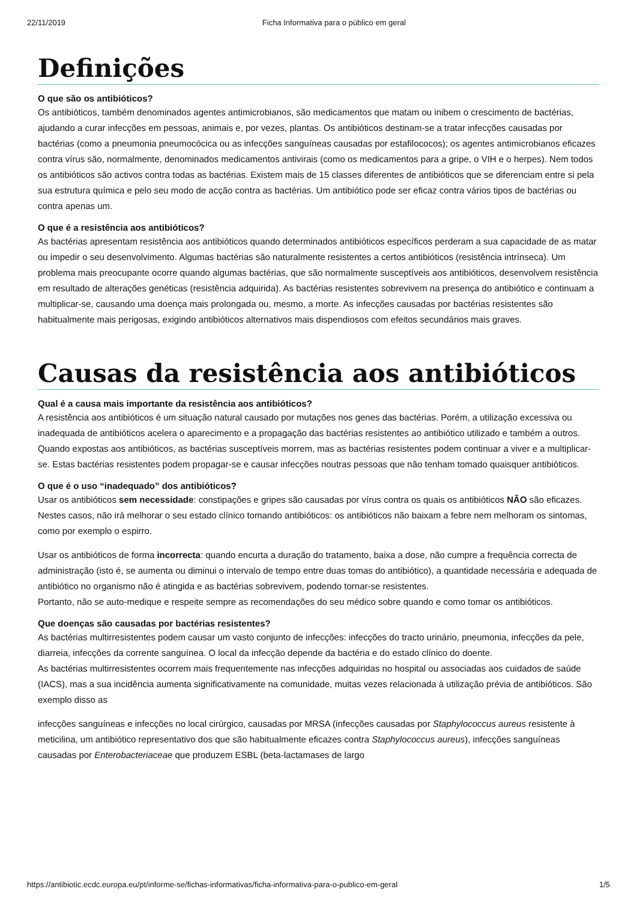22/11/2019 Ficha Informativa para o público em geral
Definições
O que são os antibióticos?
Os antibióticos, também denominados agentes antimicrobianos, são medicamentos que matam ou inibem o crescimento de bactérias, ajudando a curar infecções em pessoas, animais e, por vezes, plantas. Os antibióticos destinam-se a tratar infecções causadas por bactérias (como a pneumonia pneumocócica ou as infecções sanguíneas causadas por estafilococos); os agentes antimicrobianos eficazes contra vírus são, normalmente, denominados medicamentos antivirais (como os medicamentos para a gripe, o VIH e o herpes). Nem todos os antibióticos são activos contra todas as bactérias. Existem mais de 15 classes diferentes de antibióticos que se diferenciam entre si pela sua estrutura química e pelo seu modo de acção contra as bactérias. Um antibiótico pode ser eficaz contra vários tipos de bactérias ou contra apenas um.
O que é a resistência aos antibióticos?
As bactérias apresentam resistência aos antibióticos quando determinados antibióticos específicos perderam a sua capacidade de as matar ou impedir o seu desenvolvimento. Algumas bactérias são naturalmente resistentes a certos antibióticos (resistência intrínseca). Um problema mais preocupante ocorre quando algumas bactérias, que são normalmente susceptíveis aos antibióticos, desenvolvem resistência em resultado de alterações genéticas (resistência adquirida). As bactérias resistentes sobrevivem na presença do antibiótico e continuam a multiplicar-se, causando uma doença mais prolongada ou, mesmo, a morte. As infecções causadas por bactérias resistentes são habitualmente mais perigosas, exigindo antibióticos alternativos mais dispendiosos com efeitos secundários mais graves.
Causas da resistência aos antibióticos
Qual é a causa mais importante da resistência aos antibióticos?
A resistência aos antibióticos é um situação natural causado por mutações nos genes das bactérias. Porém, a utilização excessiva ou inadequada de antibióticos acelera o aparecimento e a propagação das bactérias resistentes ao antibiótico utilizado e também a outros. Quando expostas aos antibióticos, as bactérias susceptíveis morrem, mas as bactérias resistentes podem continuar a viver e a multiplicar-se. Estas bactérias resistentes podem propagar-se e causar infecções noutras pessoas que não tenham tomado quaisquer antibióticos.
O que é o uso “inadequado” dos antibióticos?
Usar os antibióticos sem necessidade: constipações e gripes são causadas por vírus contra os quais os antibióticos NÃO são eficazes. Nestes casos, não irá melhorar o seu estado clínico tomando antibióticos: os antibióticos não baixam a febre nem melhoram os sintomas, como por exemplo o espirro.
Usar os antibióticos de forma incorrecta: quando encurta a duração do tratamento, baixa a dose, não cumpre a frequência correcta de administração (isto é, se aumenta ou diminui o intervalo de tempo entre duas tomas do antibiótico), a quantidade necessária e adequada de antibiótico no organismo não é atingida e as bactérias sobrevivem, podendo tornar-se resistentes.
Portanto, não se auto-medique e respeite sempre as recomendações do seu médico sobre quando e como tomar os antibióticos.
Que doenças são causadas por bactérias resistentes?
As bactérias multirresistentes podem causar um vasto conjunto de infecções: infecções do tracto urinário, pneumonia, infecções da pele, diarreia, infecções da corrente sanguínea. O local da infecção depende da bactéria e do estado clínico do doente.
As bactérias multirresistentes ocorrem mais frequentemente nas infecções adquiridas no hospital ou associadas aos cuidados de saúde (IACS), mas a sua incidência aumenta significativamente na comunidade, muitas vezes relacionada à utilização prévia de antibióticos. São exemplo disso as
infecções sanguíneas e infecções no local cirúrgico, causadas por MRSA (infecções causadas por Staphylococcus aureus resistente à meticilina, um antibiótico representativo dos que são habitualmente eficazes contra Staphylococcus aureus), infecções sanguíneas causadas por Enterobacteriaceae que produzem ESBL (beta-lactamases de largo
https://antibiotic.ecdc.europa.eu/pt/informe-se/fichas-informativas/ficha-informativa-para-o-publico-em-geral 1/5